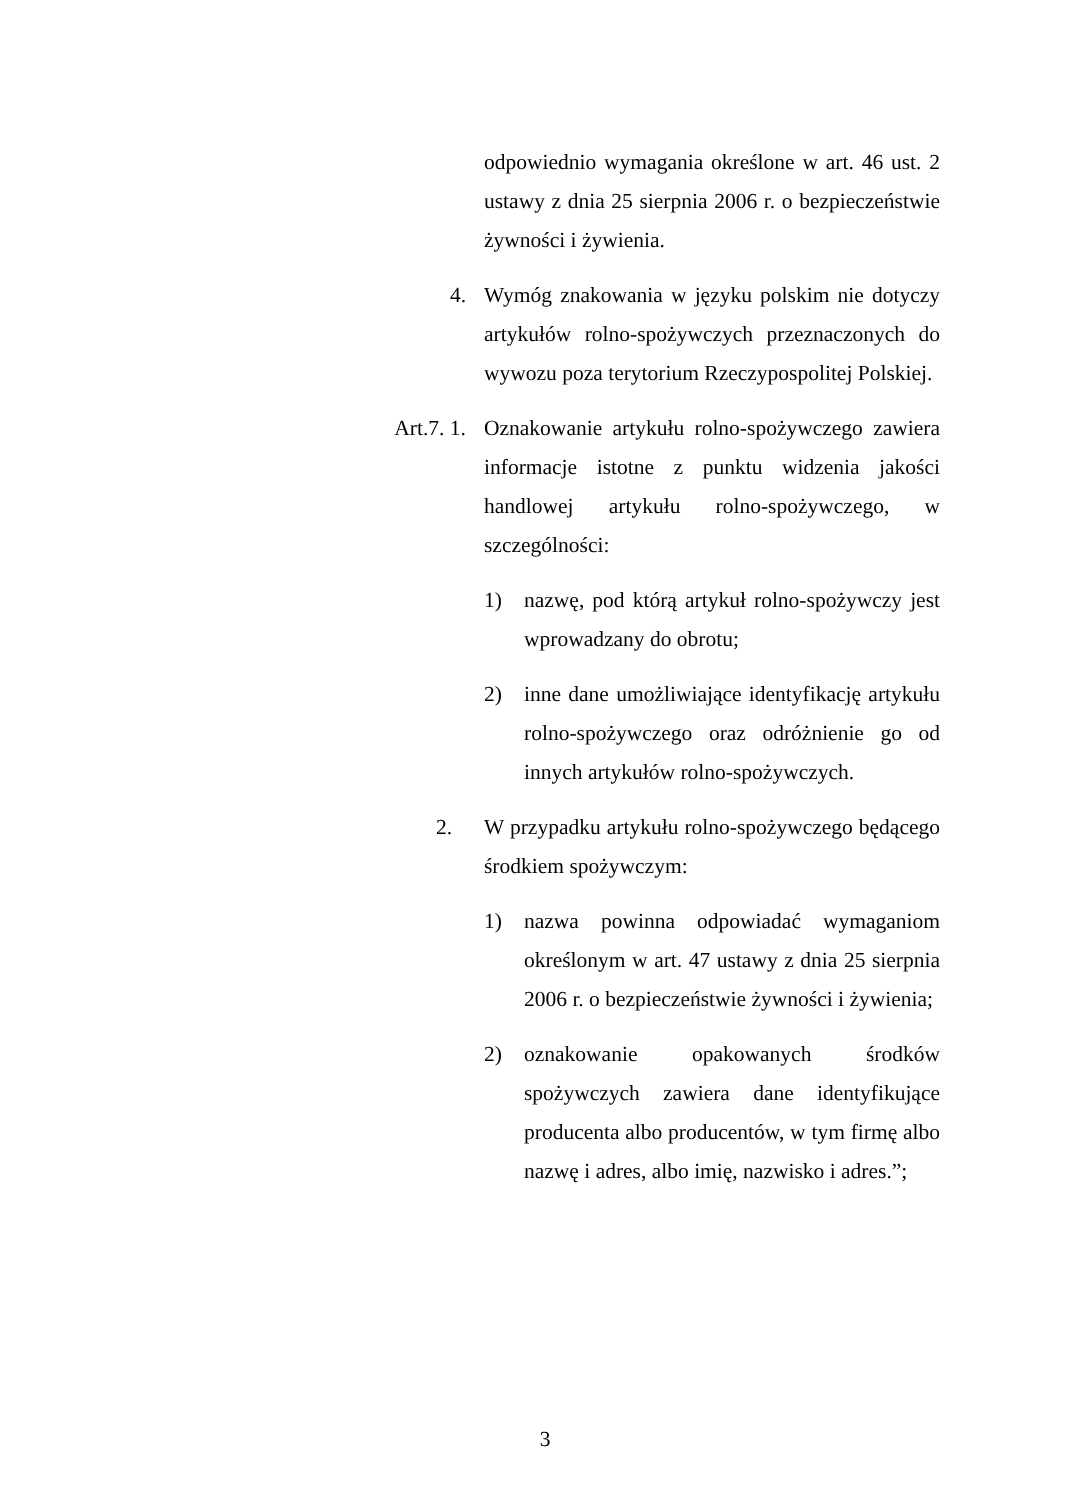odpowiednio wymagania określone w art. 46 ust. 2 ustawy z dnia 25 sierpnia 2006 r. o bezpieczeństwie żywności i żywienia.
4. Wymóg znakowania w języku polskim nie dotyczy artykułów rolno-spożywczych przeznaczonych do wywozu poza terytorium Rzeczypospolitej Polskiej.
Art.7. 1. Oznakowanie artykułu rolno-spożywczego zawiera informacje istotne z punktu widzenia jakości handlowej artykułu rolno-spożywczego, w szczególności:
1) nazwę, pod którą artykuł rolno-spożywczy jest wprowadzany do obrotu;
2) inne dane umożliwiające identyfikację artykułu rolno-spożywczego oraz odróżnienie go od innych artykułów rolno-spożywczych.
2. W przypadku artykułu rolno-spożywczego będącego środkiem spożywczym:
1) nazwa powinna odpowiadać wymaganiom określonym w art. 47 ustawy z dnia 25 sierpnia 2006 r. o bezpieczeństwie żywności i żywienia;
2) oznakowanie opakowanych środków spożywczych zawiera dane identyfikujące producenta albo producentów, w tym firmę albo nazwę i adres, albo imię, nazwisko i adres.”;
3